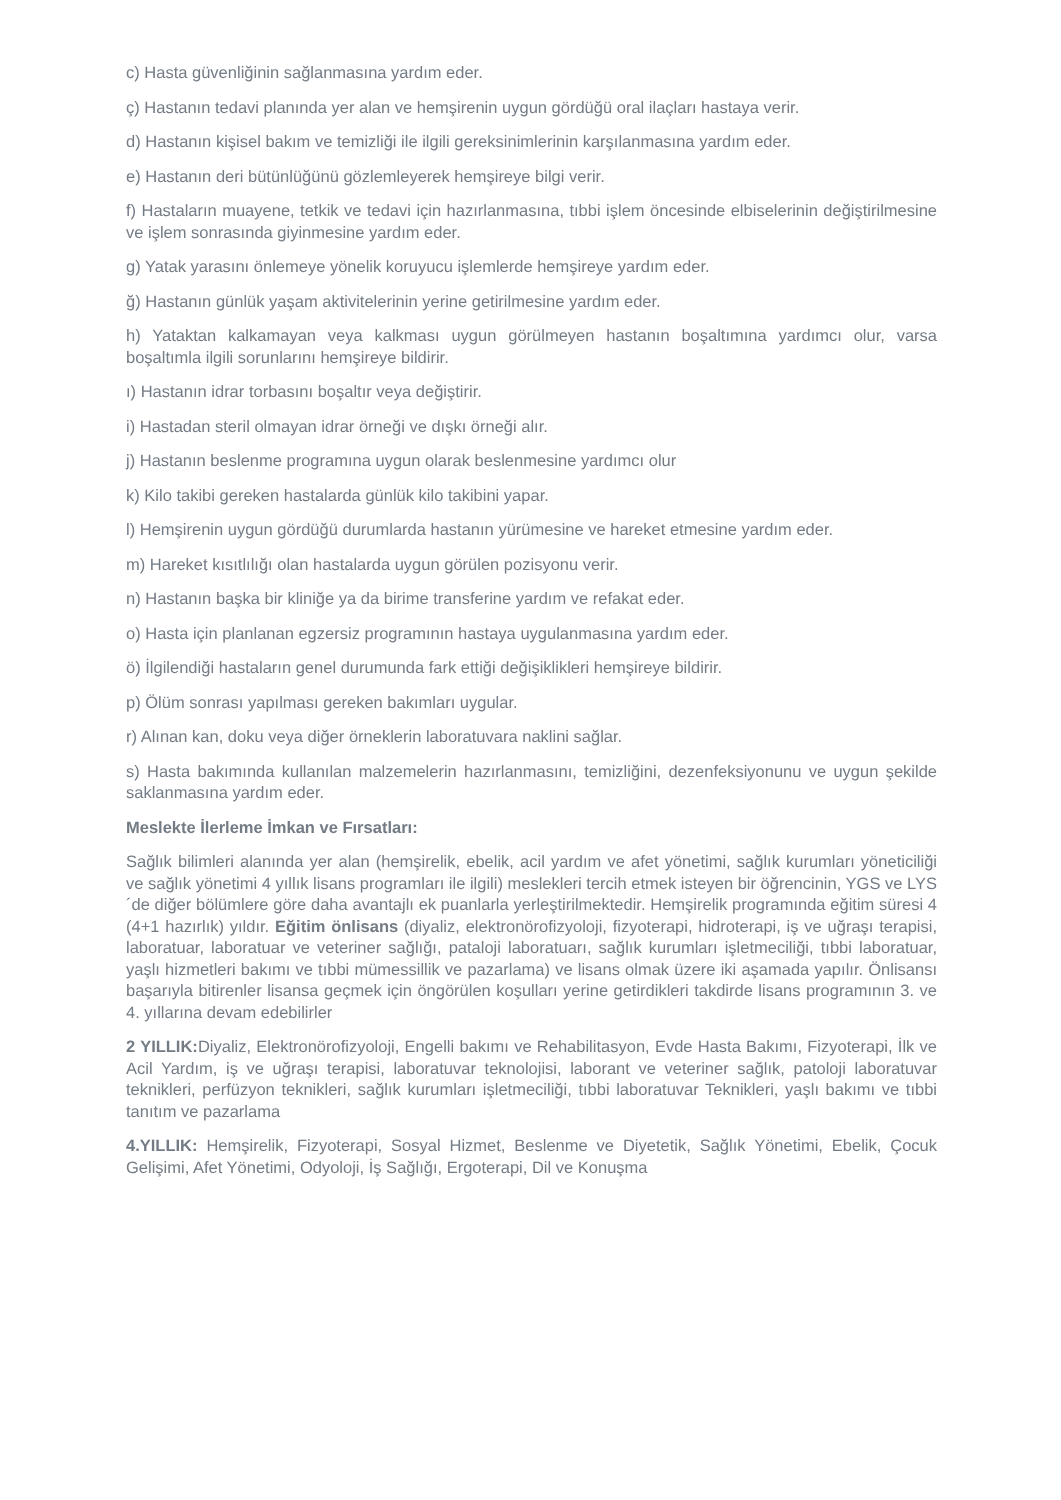c) Hasta güvenliğinin sağlanmasına yardım eder.
ç) Hastanın tedavi planında yer alan ve hemşirenin uygun gördüğü oral ilaçları hastaya verir.
d) Hastanın kişisel bakım ve temizliği ile ilgili gereksinimlerinin karşılanmasına yardım eder.
e) Hastanın deri bütünlüğünü gözlemleyerek hemşireye bilgi verir.
f) Hastaların muayene, tetkik ve tedavi için hazırlanmasına, tıbbi işlem öncesinde elbiselerinin değiştirilmesine ve işlem sonrasında giyinmesine yardım eder.
g) Yatak yarasını önlemeye yönelik koruyucu işlemlerde hemşireye yardım eder.
ğ) Hastanın günlük yaşam aktivitelerinin yerine getirilmesine yardım eder.
h) Yataktan kalkamayan veya kalkması uygun görülmeyen hastanın boşaltımına yardımcı olur, varsa boşaltımla ilgili sorunlarını hemşireye bildirir.
ı) Hastanın idrar torbasını boşaltır veya değiştirir.
i) Hastadan steril olmayan idrar örneği ve dışkı örneği alır.
j) Hastanın beslenme programına uygun olarak beslenmesine yardımcı olur
k) Kilo takibi gereken hastalarda günlük kilo takibini yapar.
l) Hemşirenin uygun gördüğü durumlarda hastanın yürümesine ve hareket etmesine yardım eder.
m) Hareket kısıtlılığı olan hastalarda uygun görülen pozisyonu verir.
n) Hastanın başka bir kliniğe ya da birime transferine yardım ve refakat eder.
o) Hasta için planlanan egzersiz programının hastaya uygulanmasına yardım eder.
ö) İlgilendiği hastaların genel durumunda fark ettiği değişiklikleri hemşireye bildirir.
p) Ölüm sonrası yapılması gereken bakımları uygular.
r) Alınan kan, doku veya diğer örneklerin laboratuvara naklini sağlar.
s) Hasta bakımında kullanılan malzemelerin hazırlanmasını, temizliğini, dezenfeksiyonunu ve uygun şekilde saklanmasına yardım eder.
Meslekte İlerleme İmkan ve Fırsatları:
Sağlık bilimleri alanında yer alan (hemşirelik, ebelik, acil yardım ve afet yönetimi, sağlık kurumları yöneticiliği ve sağlık yönetimi 4 yıllık lisans programları ile ilgili) meslekleri tercih etmek isteyen bir öğrencinin, YGS ve LYS´de diğer bölümlere göre daha avantajlı ek puanlarla yerleştirilmektedir. Hemşirelik programında eğitim süresi 4 (4+1 hazırlık) yıldır. Eğitim önlisans (diyaliz, elektronörofizyoloji, fizyoterapi, hidroterapi, iş ve uğraşı terapisi, laboratuar, laboratuar ve veteriner sağlığı, pataloji laboratuarı, sağlık kurumları işletmeciliği, tıbbi laboratuar, yaşlı hizmetleri bakımı ve tıbbi mümessillik ve pazarlama) ve lisans olmak üzere iki aşamada yapılır. Önlisansı başarıyla bitirenler lisansa geçmek için öngörülen koşulları yerine getirdikleri takdirde lisans programının 3. ve 4. yıllarına devam edebilirler
2 YILLIK: Diyaliz, Elektronörofizyoloji, Engelli bakımı ve Rehabilitasyon, Evde Hasta Bakımı, Fizyoterapi, İlk ve Acil Yardım, iş ve uğraşı terapisi, laboratuvar teknolojisi, laborant ve veteriner sağlık, patoloji laboratuvar teknikleri, perfüzyon teknikleri, sağlık kurumları işletmeciliği, tıbbi laboratuvar Teknikleri, yaşlı bakımı ve tıbbi tanıtım ve pazarlama
4.YILLIK: Hemşirelik, Fizyoterapi, Sosyal Hizmet, Beslenme ve Diyetetik, Sağlık Yönetimi, Ebelik, Çocuk Gelişimi, Afet Yönetimi, Odyoloji, İş Sağlığı, Ergoterapi, Dil ve Konuşma